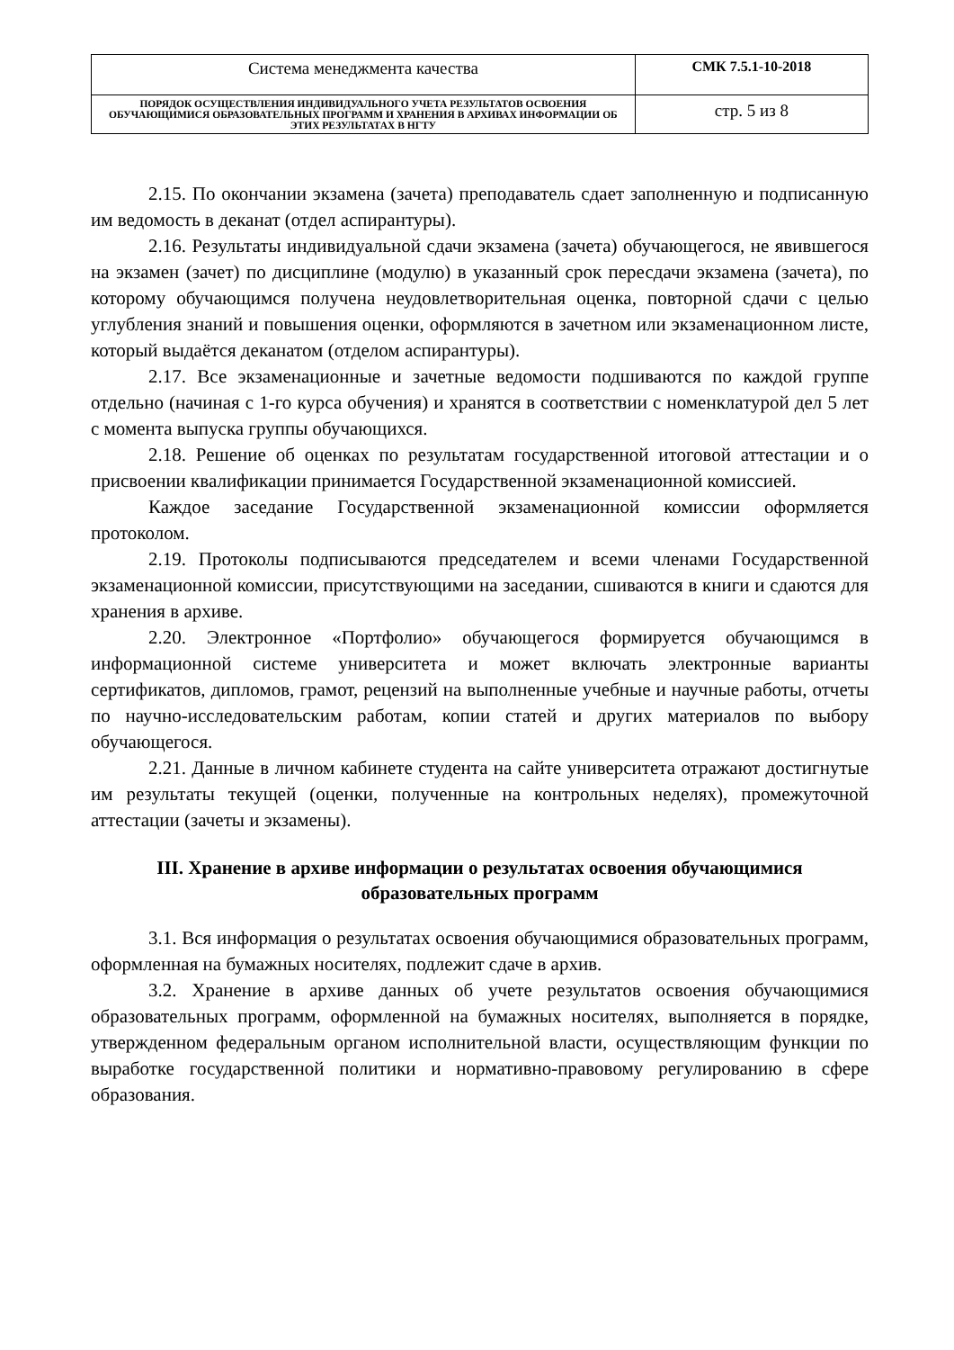| Система менеджмента качества | СМК 7.5.1-10-2018 |
| ПОРЯДОК ОСУЩЕСТВЛЕНИЯ ИНДИВИДУАЛЬНОГО УЧЕТА РЕЗУЛЬТАТОВ ОСВОЕНИЯ ОБУЧАЮЩИМИСЯ ОБРАЗОВАТЕЛЬНЫХ ПРОГРАММ И ХРАНЕНИЯ В АРХИВАХ ИНФОРМАЦИИ ОБ ЭТИХ РЕЗУЛЬТАТАХ В НГТУ | стр. 5 из 8 |
2.15. По окончании экзамена (зачета) преподаватель сдает заполненную и подписанную им ведомость в деканат (отдел аспирантуры).
2.16. Результаты индивидуальной сдачи экзамена (зачета) обучающегося, не явившегося на экзамен (зачет) по дисциплине (модулю) в указанный срок пересдачи экзамена (зачета), по которому обучающимся получена неудовлетворительная оценка, повторной сдачи с целью углубления знаний и повышения оценки, оформляются в зачетном или экзаменационном листе, который выдаётся деканатом (отделом аспирантуры).
2.17. Все экзаменационные и зачетные ведомости подшиваются по каждой группе отдельно (начиная с 1-го курса обучения) и хранятся в соответствии с номенклатурой дел 5 лет с момента выпуска группы обучающихся.
2.18. Решение об оценках по результатам государственной итоговой аттестации и о присвоении квалификации принимается Государственной экзаменационной комиссией.
Каждое заседание Государственной экзаменационной комиссии оформляется протоколом.
2.19. Протоколы подписываются председателем и всеми членами Государственной экзаменационной комиссии, присутствующими на заседании, сшиваются в книги и сдаются для хранения в архиве.
2.20. Электронное «Портфолио» обучающегося формируется обучающимся в информационной системе университета и может включать электронные варианты сертификатов, дипломов, грамот, рецензий на выполненные учебные и научные работы, отчеты по научно-исследовательским работам, копии статей и других материалов по выбору обучающегося.
2.21. Данные в личном кабинете студента на сайте университета отражают достигнутые им результаты текущей (оценки, полученные на контрольных неделях), промежуточной аттестации (зачеты и экзамены).
III. Хранение в архиве информации о результатах освоения обучающимися образовательных программ
3.1. Вся информация о результатах освоения обучающимися образовательных программ, оформленная на бумажных носителях, подлежит сдаче в архив.
3.2. Хранение в архиве данных об учете результатов освоения обучающимися образовательных программ, оформленной на бумажных носителях, выполняется в порядке, утвержденном федеральным органом исполнительной власти, осуществляющим функции по выработке государственной политики и нормативно-правовому регулированию в сфере образования.